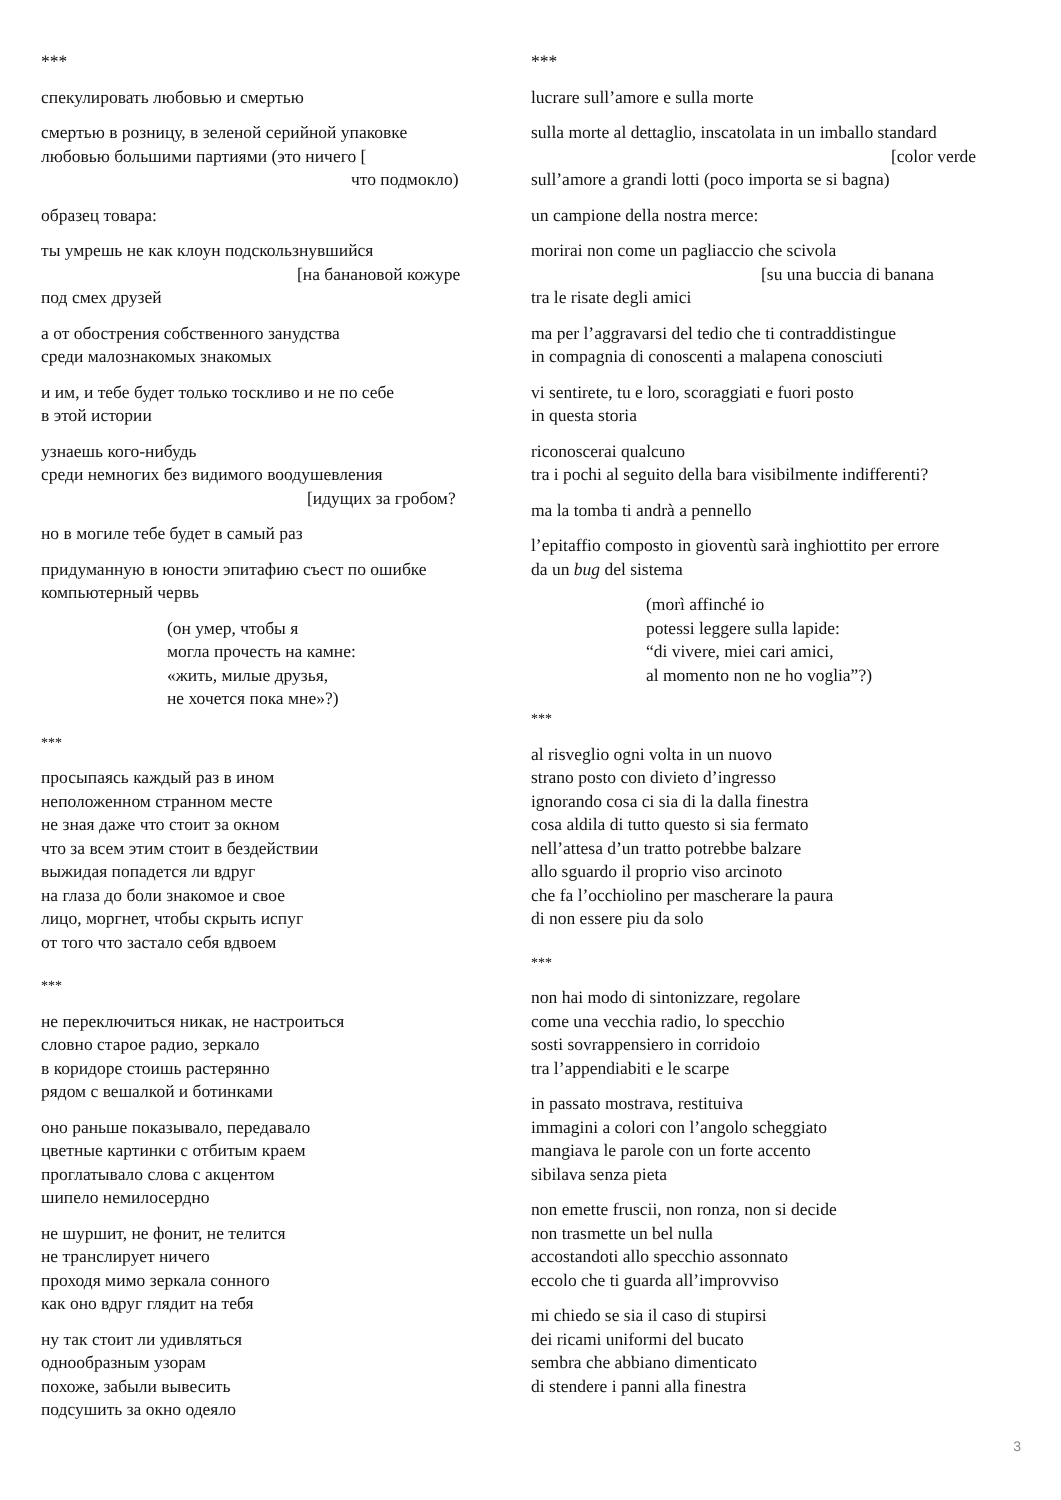***
спекулировать любовью и смертью
смертью в розницу, в зеленой серийной упаковке
любовью большими партиями (это ничего [
что подмокло)
образец товара:
ты умрешь не как клоун подскользнувшийся
[на банановой кожуре
под смех друзей
а от обострения собственного занудства
среди малознакомых знакомых
и им, и тебе будет только тоскливо и не по себе
в этой истории
узнаешь кого-нибудь
среди немногих без видимого воодушевления
[идущих за гробом?
но в могиле тебе будет в самый раз
придуманную в юности эпитафию съест по ошибке
компьютерный червь
(он умер, чтобы я
могла прочесть на камне:
«жить, милые друзья,
не хочется пока мне»?)
***
просыпаясь каждый раз в ином
неположенном странном месте
не зная даже что стоит за окном
что за всем этим стоит в бездействии
выжидая попадется ли вдруг
на глаза до боли знакомое и свое
лицо, моргнет, чтобы скрыть испуг
от того что застало себя вдвоем
***
не переключиться никак, не настроиться
словно старое радио, зеркало
в коридоре стоишь растерянно
рядом с вешалкой и ботинками
оно раньше показывало, передавало
цветные картинки с отбитым краем
проглатывало слова с акцентом
шипело немилосердно
не шуршит, не фонит, не телится
не транслирует ничего
проходя мимо зеркала сонного
как оно вдруг глядит на тебя
ну так стоит ли удивляться
однообразным узорам
похоже, забыли вывесить
подсушить за окно одеяло
***
lucrare sull’amore e sulla morte
sulla morte al dettaglio, inscatolata in un imballo standard
[color verde
sull’amore a grandi lotti (poco importa se si bagna)
un campione della nostra merce:
morirai non come un pagliaccio che scivola
[su una buccia di banana
tra le risate degli amici
ma per l’aggravarsi del tedio che ti contraddistingue
in compagnia di conoscenti a malapena conosciuti
vi sentirete, tu e loro, scoraggiati e fuori posto
in questa storia
riconoscerai qualcuno
tra i pochi al seguito della bara visibilmente indifferenti?
ma la tomba ti andrà a pennello
l’epitaffio composto in gioventù sarà inghiottito per errore
da un bug del sistema
(morì affinché io
potessi leggere sulla lapide:
“di vivere, miei cari amici,
al momento non ne ho voglia”?)
***
al risveglio ogni volta in un nuovo
strano posto con divieto d’ingresso
ignorando cosa ci sia di la dalla finestra
cosa aldila di tutto questo si sia fermato
nell’attesa d’un tratto potrebbe balzare
allo sguardo il proprio viso arcinoto
che fa l’occhiolino per mascherare la paura
di non essere piu da solo
***
non hai modo di sintonizzare, regolare
come una vecchia radio, lo specchio
sosti sovrappensiero in corridoio
tra l’appendiabiti e le scarpe
in passato mostrava, restituiva
immagini a colori con l’angolo scheggiato
mangiava le parole con un forte accento
sibilava senza pieta
non emette fruscii, non ronza, non si decide
non trasmette un bel nulla
accostandoti allo specchio assonnato
eccolo che ti guarda all’improvviso
mi chiedo se sia il caso di stupirsi
dei ricami uniformi del bucato
sembra che abbiano dimenticato
di stendere i panni alla finestra
3